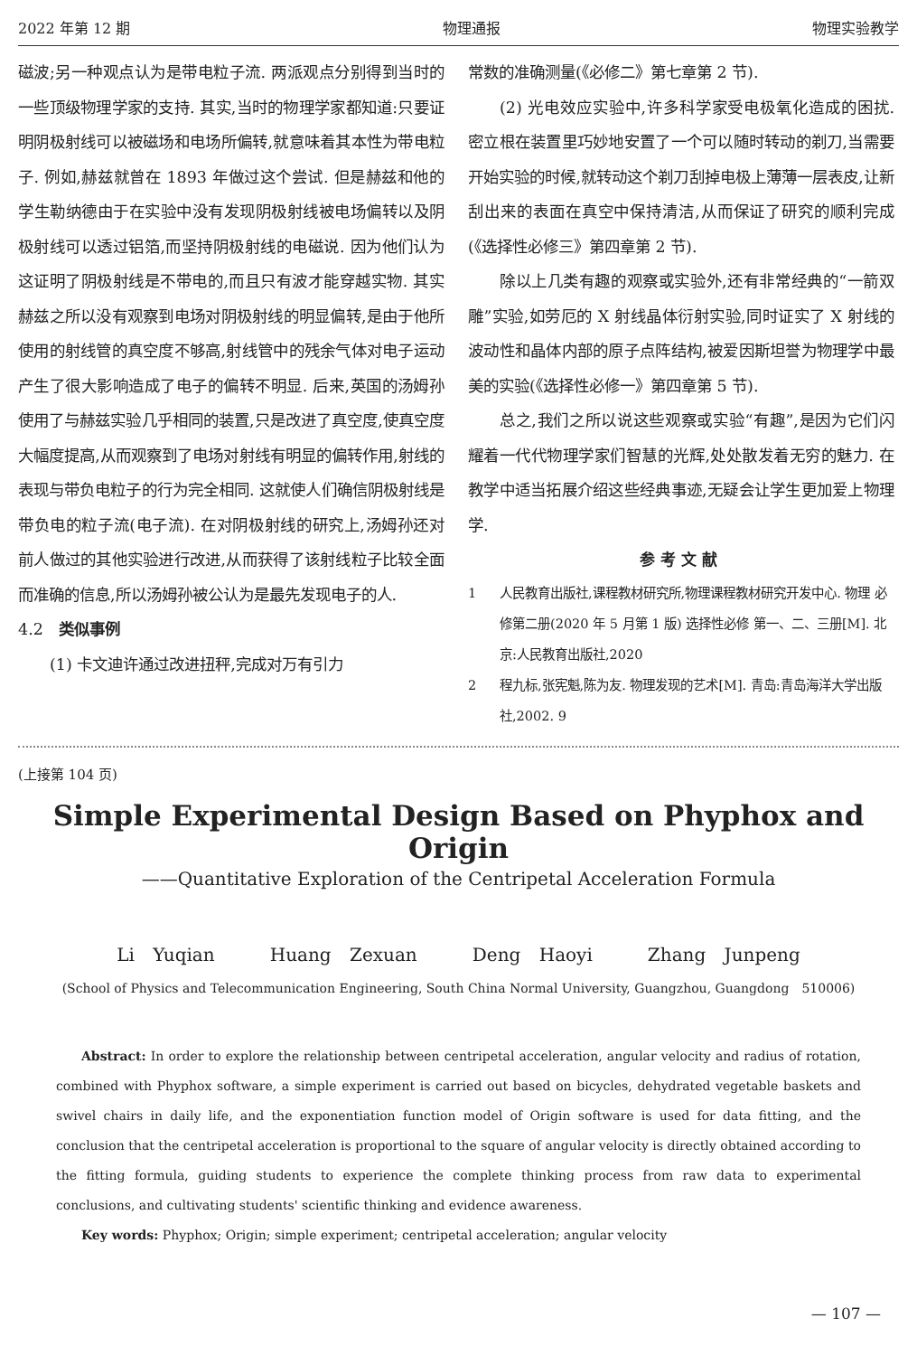2022 年第 12 期 物理通报 物理实验教学
磁波;另一种观点认为是带电粒子流. 两派观点分别得到当时的一些顶级物理学家的支持. 其实,当时的物理学家都知道:只要证明阴极射线可以被磁场和电场所偏转,就意味着其本性为带电粒子. 例如,赫兹就曾在 1893 年做过这个尝试. 但是赫兹和他的学生勒纳德由于在实验中没有发现阴极射线被电场偏转以及阴极射线可以透过铝箔,而坚持阴极射线的电磁说. 因为他们认为这证明了阴极射线是不带电的,而且只有波才能穿越实物. 其实赫兹之所以没有观察到电场对阴极射线的明显偏转,是由于他所使用的射线管的真空度不够高,射线管中的残余气体对电子运动产生了很大影响造成了电子的偏转不明显. 后来,英国的汤姆孙使用了与赫兹实验几乎相同的装置,只是改进了真空度,使真空度大幅度提高,从而观察到了电场对射线有明显的偏转作用,射线的表现与带负电粒子的行为完全相同. 这就使人们确信阴极射线是带负电的粒子流(电子流). 在对阴极射线的研究上,汤姆孙还对前人做过的其他实验进行改进,从而获得了该射线粒子比较全面而准确的信息,所以汤姆孙被公认为是最先发现电子的人.
4.2　类似事例
(1) 卡文迪许通过改进扭秤,完成对万有引力
常数的准确测量(《必修二》第七章第 2 节).
(2) 光电效应实验中,许多科学家受电极氧化造成的困扰. 密立根在装置里巧妙地安置了一个可以随时转动的剃刀,当需要开始实验的时候,就转动这个剃刀刮掉电极上薄薄一层表皮,让新刮出来的表面在真空中保持清洁,从而保证了研究的顺利完成(《选择性必修三》第四章第 2 节).
除以上几类有趣的观察或实验外,还有非常经典的“一箭双雕”实验,如劳厄的 X 射线晶体衍射实验,同时证实了 X 射线的波动性和晶体内部的原子点阵结构,被爱因斯坦誉为物理学中最美的实验(《选择性必修一》第四章第 5 节).
总之,我们之所以说这些观察或实验“有趣”,是因为它们闪耀着一代代物理学家们智慧的光辉,处处散发着无穷的魅力. 在教学中适当拓展介绍这些经典事迹,无疑会让学生更加爱上物理学.
参考文献
1 人民教育出版社,课程教材研究所,物理课程教材研究开发中心. 物理 必修第二册(2020 年 5 月第 1 版) 选择性必修 第一、二、三册[M]. 北京:人民教育出版社,2020
2 程九标,张宪魁,陈为友. 物理发现的艺术[M]. 青岛:青岛海洋大学出版社,2002. 9
(上接第 104 页)
Simple Experimental Design Based on Phyphox and Origin
——Quantitative Exploration of the Centripetal Acceleration Formula
Li Yuqian Huang Zexuan Deng Haoyi Zhang Junpeng
(School of Physics and Telecommunication Engineering, South China Normal University, Guangzhou, Guangdong　510006)
Abstract: In order to explore the relationship between centripetal acceleration, angular velocity and radius of rotation, combined with Phyphox software, a simple experiment is carried out based on bicycles, dehydrated vegetable baskets and swivel chairs in daily life, and the exponentiation function model of Origin software is used for data fitting, and the conclusion that the centripetal acceleration is proportional to the square of angular velocity is directly obtained according to the fitting formula, guiding students to experience the complete thinking process from raw data to experimental conclusions, and cultivating students' scientific thinking and evidence awareness.
Key words: Phyphox; Origin; simple experiment; centripetal acceleration; angular velocity
— 107 —